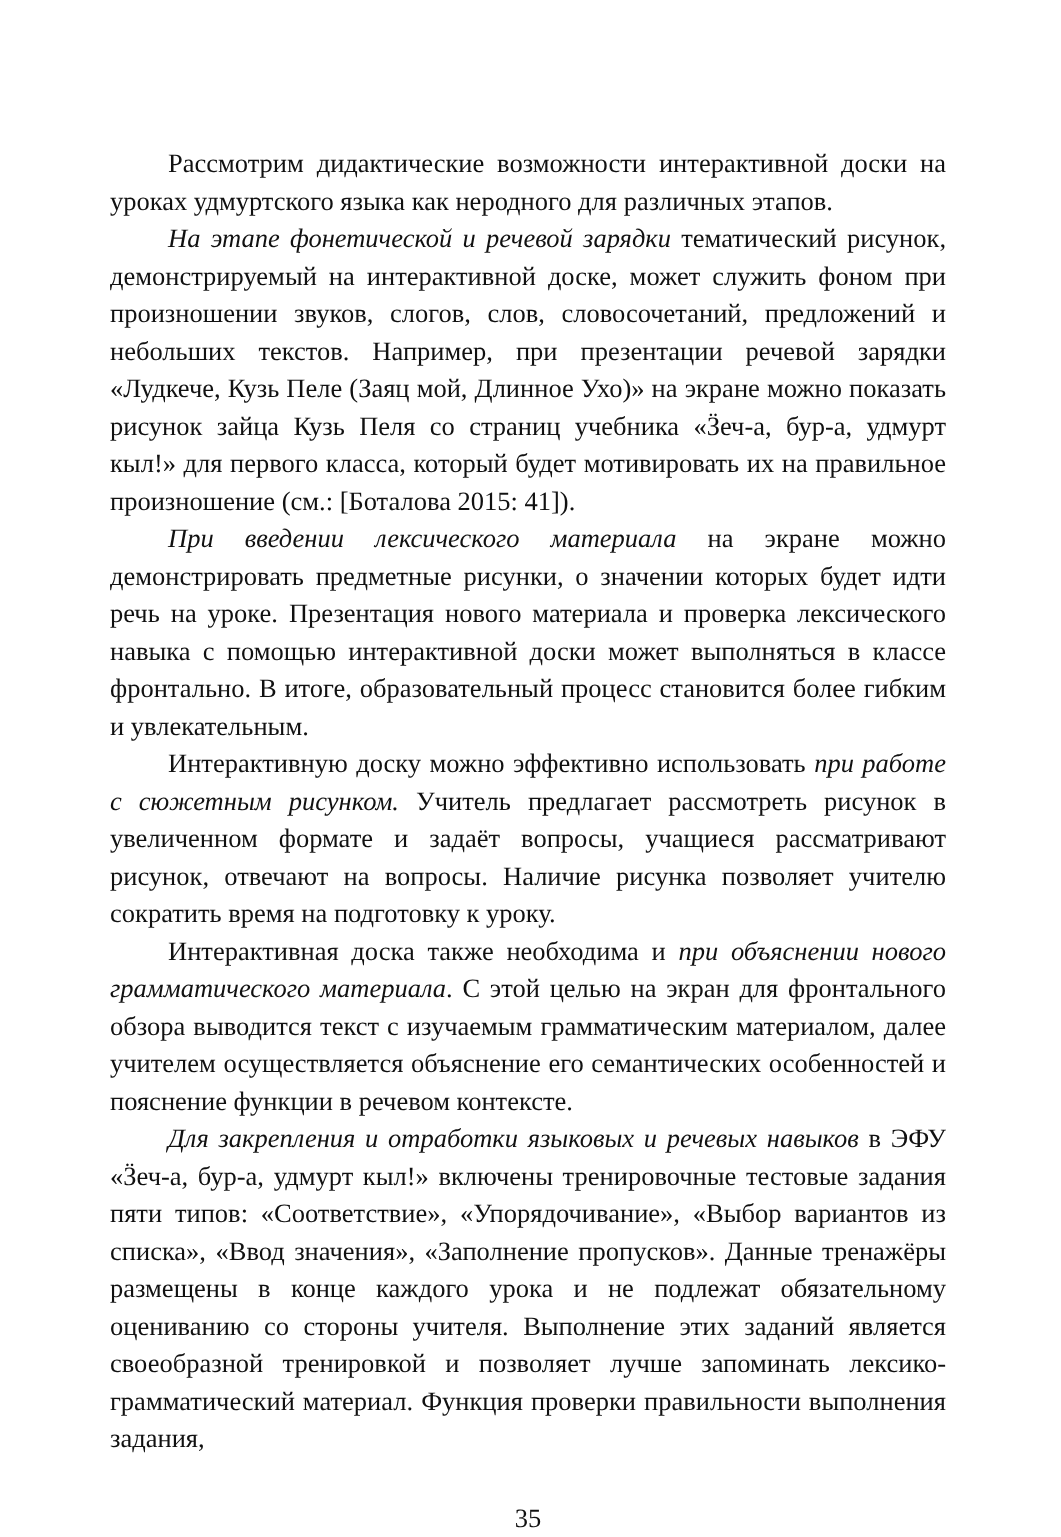Рассмотрим дидактические возможности интерактивной доски на уроках удмуртского языка как неродного для различных этапов.
На этапе фонетической и речевой зарядки тематический рисунок, демонстрируемый на интерактивной доске, может служить фоном при произношении звуков, слогов, слов, словосочетаний, предложений и небольших текстов. Например, при презентации речевой зарядки «Лудкече, Кузь Пеле (Заяц мой, Длинное Ухо)» на экране можно показать рисунок зайца Кузь Пеля со страниц учебника «Ӟеч-а, бур-а, удмурт кыл!» для первого класса, который будет мотивировать их на правильное произношение (см.: [Боталова 2015: 41]).
При введении лексического материала на экране можно демонстрировать предметные рисунки, о значении которых будет идти речь на уроке. Презентация нового материала и проверка лексического навыка с помощью интерактивной доски может выполняться в классе фронтально. В итоге, образовательный процесс становится более гибким и увлекательным.
Интерактивную доску можно эффективно использовать при работе с сюжетным рисунком. Учитель предлагает рассмотреть рисунок в увеличенном формате и задаёт вопросы, учащиеся рассматривают рисунок, отвечают на вопросы. Наличие рисунка позволяет учителю сократить время на подготовку к уроку.
Интерактивная доска также необходима и при объяснении нового грамматического материала. С этой целью на экран для фронтального обзора выводится текст с изучаемым грамматическим материалом, далее учителем осуществляется объяснение его семантических особенностей и пояснение функции в речевом контексте.
Для закрепления и отработки языковых и речевых навыков в ЭФУ «Ӟеч-а, бур-а, удмурт кыл!» включены тренировочные тестовые задания пяти типов: «Соответствие», «Упорядочивание», «Выбор вариантов из списка», «Ввод значения», «Заполнение пропусков». Данные тренажёры размещены в конце каждого урока и не подлежат обязательному оцениванию со стороны учителя. Выполнение этих заданий является своеобразной тренировкой и позволяет лучше запоминать лексико-грамматический материал. Функция проверки правильности выполнения задания,
35